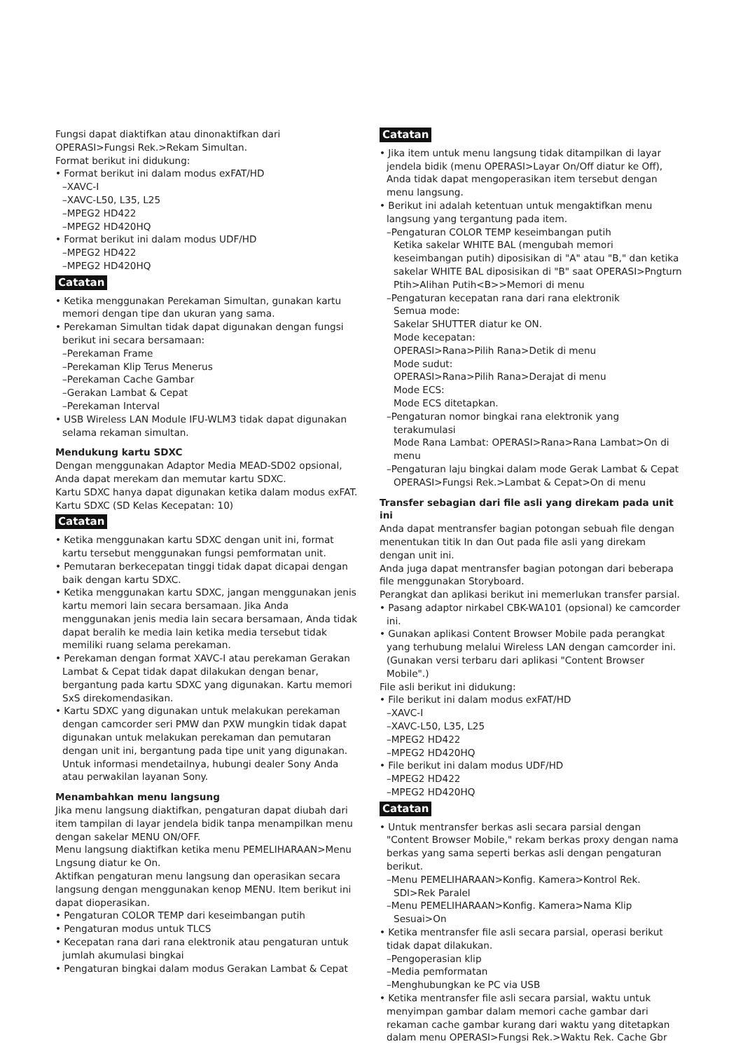Fungsi dapat diaktifkan atau dinonaktifkan dari OPERASI>Fungsi Rek.>Rekam Simultan.
Format berikut ini didukung:
• Format berikut ini dalam modus exFAT/HD
–XAVC-I
–XAVC-L50, L35, L25
–MPEG2 HD422
–MPEG2 HD420HQ
• Format berikut ini dalam modus UDF/HD
–MPEG2 HD422
–MPEG2 HD420HQ
Catatan
• Ketika menggunakan Perekaman Simultan, gunakan kartu memori dengan tipe dan ukuran yang sama.
• Perekaman Simultan tidak dapat digunakan dengan fungsi berikut ini secara bersamaan:
–Perekaman Frame
–Perekaman Klip Terus Menerus
–Perekaman Cache Gambar
–Gerakan Lambat & Cepat
–Perekaman Interval
• USB Wireless LAN Module IFU-WLM3 tidak dapat digunakan selama rekaman simultan.
Mendukung kartu SDXC
Dengan menggunakan Adaptor Media MEAD-SD02 opsional, Anda dapat merekam dan memutar kartu SDXC.
Kartu SDXC hanya dapat digunakan ketika dalam modus exFAT.
Kartu SDXC (SD Kelas Kecepatan: 10)
Catatan
• Ketika menggunakan kartu SDXC dengan unit ini, format kartu tersebut menggunakan fungsi pemformatan unit.
• Pemutaran berkecepatan tinggi tidak dapat dicapai dengan baik dengan kartu SDXC.
• Ketika menggunakan kartu SDXC, jangan menggunakan jenis kartu memori lain secara bersamaan. Jika Anda menggunakan jenis media lain secara bersamaan, Anda tidak dapat beralih ke media lain ketika media tersebut tidak memiliki ruang selama perekaman.
• Perekaman dengan format XAVC-I atau perekaman Gerakan Lambat & Cepat tidak dapat dilakukan dengan benar, bergantung pada kartu SDXC yang digunakan. Kartu memori SxS direkomendasikan.
• Kartu SDXC yang digunakan untuk melakukan perekaman dengan camcorder seri PMW dan PXW mungkin tidak dapat digunakan untuk melakukan perekaman dan pemutaran dengan unit ini, bergantung pada tipe unit yang digunakan. Untuk informasi mendetailnya, hubungi dealer Sony Anda atau perwakilan layanan Sony.
Menambahkan menu langsung
Jika menu langsung diaktifkan, pengaturan dapat diubah dari item tampilan di layar jendela bidik tanpa menampilkan menu dengan sakelar MENU ON/OFF.
Menu langsung diaktifkan ketika menu PEMELIHARAAN>Menu Lngsung diatur ke On.
Aktifkan pengaturan menu langsung dan operasikan secara langsung dengan menggunakan kenop MENU. Item berikut ini dapat dioperasikan.
• Pengaturan COLOR TEMP dari keseimbangan putih
• Pengaturan modus untuk TLCS
• Kecepatan rana dari rana elektronik atau pengaturan untuk jumlah akumulasi bingkai
• Pengaturan bingkai dalam modus Gerakan Lambat & Cepat
Catatan
• Jika item untuk menu langsung tidak ditampilkan di layar jendela bidik (menu OPERASI>Layar On/Off diatur ke Off), Anda tidak dapat mengoperasikan item tersebut dengan menu langsung.
• Berikut ini adalah ketentuan untuk mengaktifkan menu langsung yang tergantung pada item.
–Pengaturan COLOR TEMP keseimbangan putih
Ketika sakelar WHITE BAL (mengubah memori keseimbangan putih) diposisikan di "A" atau "B," dan ketika sakelar WHITE BAL diposisikan di "B" saat OPERASI>Pngturn Ptih>Alihan Putih<B>>Memori di menu
–Pengaturan kecepatan rana dari rana elektronik
Semua mode:
Sakelar SHUTTER diatur ke ON.
Mode kecepatan:
OPERASI>Rana>Pilih Rana>Detik di menu
Mode sudut:
OPERASI>Rana>Pilih Rana>Derajat di menu
Mode ECS:
Mode ECS ditetapkan.
–Pengaturan nomor bingkai rana elektronik yang terakumulasi
Mode Rana Lambat: OPERASI>Rana>Rana Lambat>On di menu
–Pengaturan laju bingkai dalam mode Gerak Lambat & Cepat
OPERASI>Fungsi Rek.>Lambat & Cepat>On di menu
Transfer sebagian dari file asli yang direkam pada unit ini
Anda dapat mentransfer bagian potongan sebuah file dengan menentukan titik In dan Out pada file asli yang direkam dengan unit ini.
Anda juga dapat mentransfer bagian potongan dari beberapa file menggunakan Storyboard.
Perangkat dan aplikasi berikut ini memerlukan transfer parsial.
• Pasang adaptor nirkabel CBK-WA101 (opsional) ke camcorder ini.
• Gunakan aplikasi Content Browser Mobile pada perangkat yang terhubung melalui Wireless LAN dengan camcorder ini. (Gunakan versi terbaru dari aplikasi "Content Browser Mobile".)
File asli berikut ini didukung:
• File berikut ini dalam modus exFAT/HD
–XAVC-I
–XAVC-L50, L35, L25
–MPEG2 HD422
–MPEG2 HD420HQ
• File berikut ini dalam modus UDF/HD
–MPEG2 HD422
–MPEG2 HD420HQ
Catatan
• Untuk mentransfer berkas asli secara parsial dengan "Content Browser Mobile," rekam berkas proxy dengan nama berkas yang sama seperti berkas asli dengan pengaturan berikut.
–Menu PEMELIHARAAN>Konfig. Kamera>Kontrol Rek. SDI>Rek Paralel
–Menu PEMELIHARAAN>Konfig. Kamera>Nama Klip Sesuai>On
• Ketika mentransfer file asli secara parsial, operasi berikut tidak dapat dilakukan.
–Pengoperasian klip
–Media pemformatan
–Menghubungkan ke PC via USB
• Ketika mentransfer file asli secara parsial, waktu untuk menyimpan gambar dalam memori cache gambar dari rekaman cache gambar kurang dari waktu yang ditetapkan dalam menu OPERASI>Fungsi Rek.>Waktu Rek. Cache Gbr